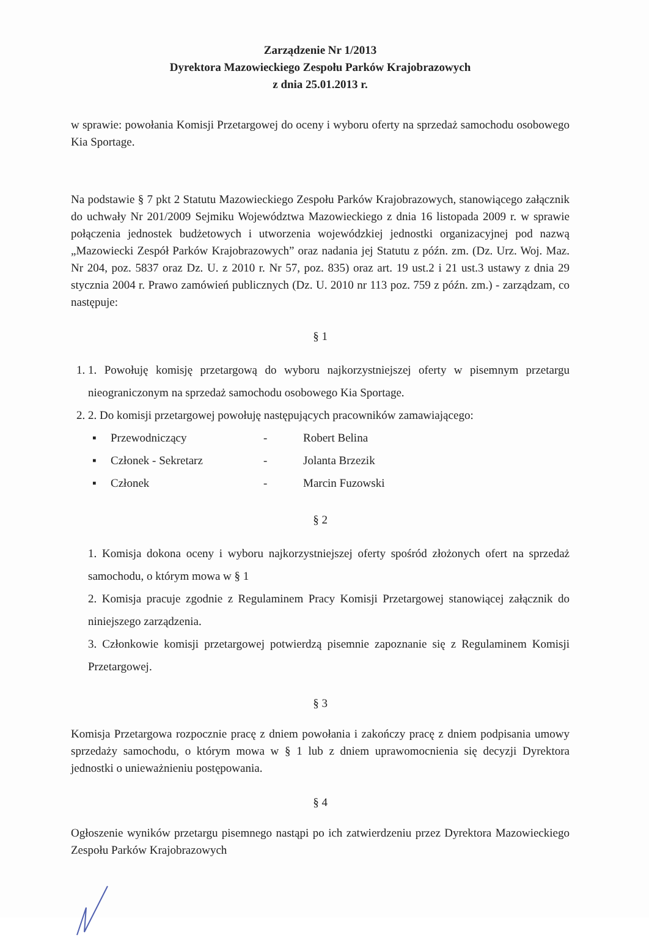Zarządzenie Nr 1/2013
Dyrektora Mazowieckiego Zespołu Parków Krajobrazowych
z dnia 25.01.2013 r.
w sprawie: powołania Komisji Przetargowej do oceny i wyboru oferty na sprzedaż samochodu osobowego Kia Sportage.
Na podstawie § 7 pkt 2 Statutu Mazowieckiego Zespołu Parków Krajobrazowych, stanowiącego załącznik do uchwały Nr 201/2009 Sejmiku Województwa Mazowieckiego z dnia 16 listopada 2009 r. w sprawie połączenia jednostek budżetowych i utworzenia wojewódzkiej jednostki organizacyjnej pod nazwą „Mazowiecki Zespół Parków Krajobrazowych” oraz nadania jej Statutu z późn. zm. (Dz. Urz. Woj. Maz. Nr 204, poz. 5837 oraz Dz. U. z 2010 r. Nr 57, poz. 835) oraz art. 19 ust.2 i 21 ust.3 ustawy z dnia 29 stycznia 2004 r. Prawo zamówień publicznych (Dz. U. 2010 nr 113 poz. 759 z późn. zm.) - zarządzam, co następuje:
§ 1
1. 1. Powołuję komisję przetargową do wyboru najkorzystniejszej oferty w pisemnym przetargu nieograniczonym na sprzedaż samochodu osobowego Kia Sportage.
2. 2. Do komisji przetargowej powołuję następujących pracowników zamawiającego:
▪ Przewodniczący - Robert Belina ▪ Członek - Sekretarz - Jolanta Brzezik ▪ Członek - Marcin Fuzowski
§ 2
1. Komisja dokona oceny i wyboru najkorzystniejszej oferty spośród złożonych ofert na sprzedaż samochodu, o którym mowa w § 1
2. Komisja pracuje zgodnie z Regulaminem Pracy Komisji Przetargowej stanowiącej załącznik do niniejszego zarządzenia.
3. Członkowie komisji przetargowej potwierdzą pisemnie zapoznanie się z Regulaminem Komisji Przetargowej.
§ 3
Komisja Przetargowa rozpocznie pracę z dniem powołania i zakończy pracę z dniem podpisania umowy sprzedaży samochodu, o którym mowa w § 1 lub z dniem uprawomocnienia się decyzji Dyrektora jednostki o unieważnieniu postępowania.
§ 4
Ogłoszenie wyników przetargu pisemnego nastąpi po ich zatwierdzeniu przez Dyrektora Mazowieckiego Zespołu Parków Krajobrazowych